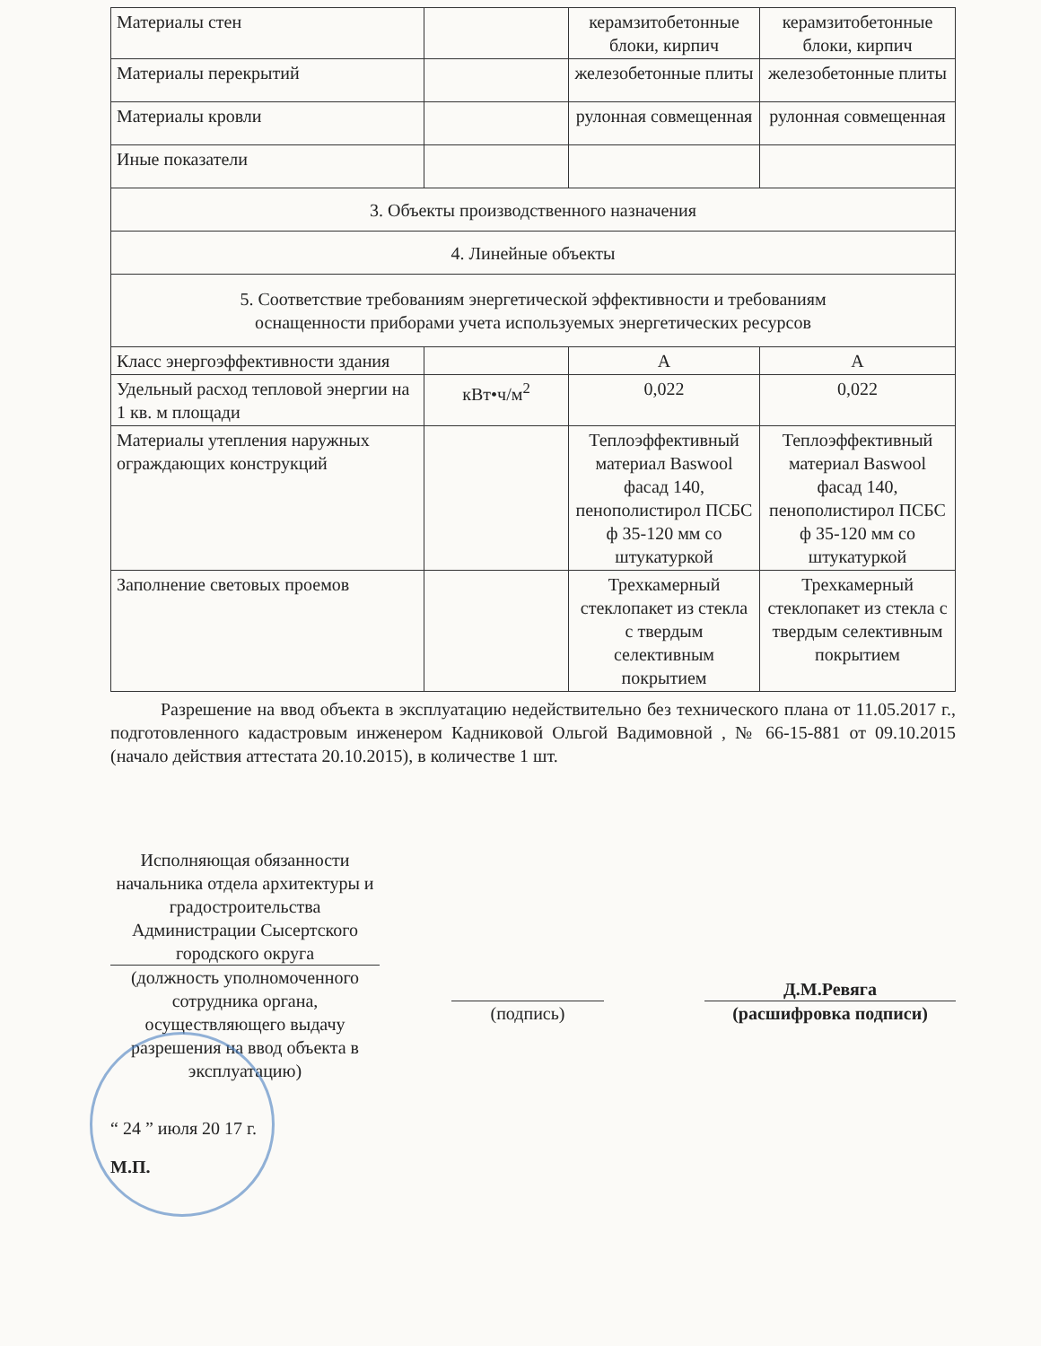| Материалы стен | | керамзитобетонные блоки, кирпич | керамзитобетонные блоки, кирпич |
| Материалы перекрытий | | железобетонные плиты | железобетонные плиты |
| Материалы кровли | | рулонная совмещенная | рулонная совмещенная |
| Иные показатели | | | |
| 3. Объекты производственного назначения | | | |
| 4. Линейные объекты | | | |
| 5. Соответствие требованиям энергетической эффективности и требованиям оснащенности приборами учета используемых энергетических ресурсов | | | |
| Класс энергоэффективности здания | | А | А |
| Удельный расход тепловой энергии на 1 кв. м площади | кВт•ч/м<sup>2</sup> | 0,022 | 0,022 |
| Материалы утепления наружных ограждающих конструкций | | Теплоэффективный материал Baswool фасад 140, пенополистирол ПСБС ф 35-120 мм со штукатуркой | Теплоэффективный материал Baswool фасад 140, пенополистирол ПСБС ф 35-120 мм со штукатуркой |
| Заполнение световых проемов | | Трехкамерный стеклопакет из стекла с твердым селективным покрытием | Трехкамерный стеклопакет из стекла с твердым селективным покрытием |
Разрешение на ввод объекта в эксплуатацию недействительно без технического плана от 11.05.2017 г., подготовленного кадастровым инженером Кадниковой Ольгой Вадимовной , № 66-15-881 от 09.10.2015 (начало действия аттестата 20.10.2015), в количестве 1 шт.
Исполняющая обязанности начальника отдела архитектуры и градостроительства Администрации Сысертского городского округа
(должность уполномоченного сотрудника органа, осуществляющего выдачу разрешения на ввод объекта в эксплуатацию)
(подпись)
Д.М.Ревяга
(расшифровка подписи)
“ 24 ” июля 20 17 г.
М.П.